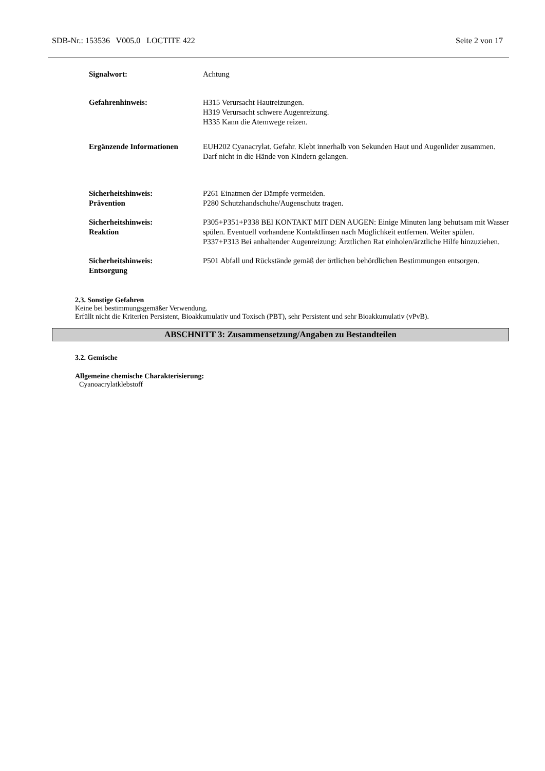SDB-Nr.: 153536 V005.0 LOCTITE 422 Seite 2 von 17
Signalwort: Achtung
Gefahrenhinweis: H315 Verursacht Hautreizungen.
H319 Verursacht schwere Augenreizung.
H335 Kann die Atemwege reizen.
Ergänzende Informationen EUH202 Cyanacrylat. Gefahr. Klebt innerhalb von Sekunden Haut und Augenlider zusammen. Darf nicht in die Hände von Kindern gelangen.
Sicherheitshinweis:
Prävention
P261 Einatmen der Dämpfe vermeiden.
P280 Schutzhandschuhe/Augenschutz tragen.
Sicherheitshinweis:
Reaktion
P305+P351+P338 BEI KONTAKT MIT DEN AUGEN: Einige Minuten lang behutsam mit Wasser spülen. Eventuell vorhandene Kontaktlinsen nach Möglichkeit entfernen. Weiter spülen.
P337+P313 Bei anhaltender Augenreizung: Ärztlichen Rat einholen/ärztliche Hilfe hinzuziehen.
Sicherheitshinweis:
Entsorgung
P501 Abfall und Rückstände gemäß der örtlichen behördlichen Bestimmungen entsorgen.
2.3. Sonstige Gefahren
Keine bei bestimmungsgemäßer Verwendung.
Erfüllt nicht die Kriterien Persistent, Bioakkumulativ und Toxisch (PBT), sehr Persistent und sehr Bioakkumulativ (vPvB).
ABSCHNITT 3: Zusammensetzung/Angaben zu Bestandteilen
3.2. Gemische
Allgemeine chemische Charakterisierung:
Cyanoacrylatklebstoff